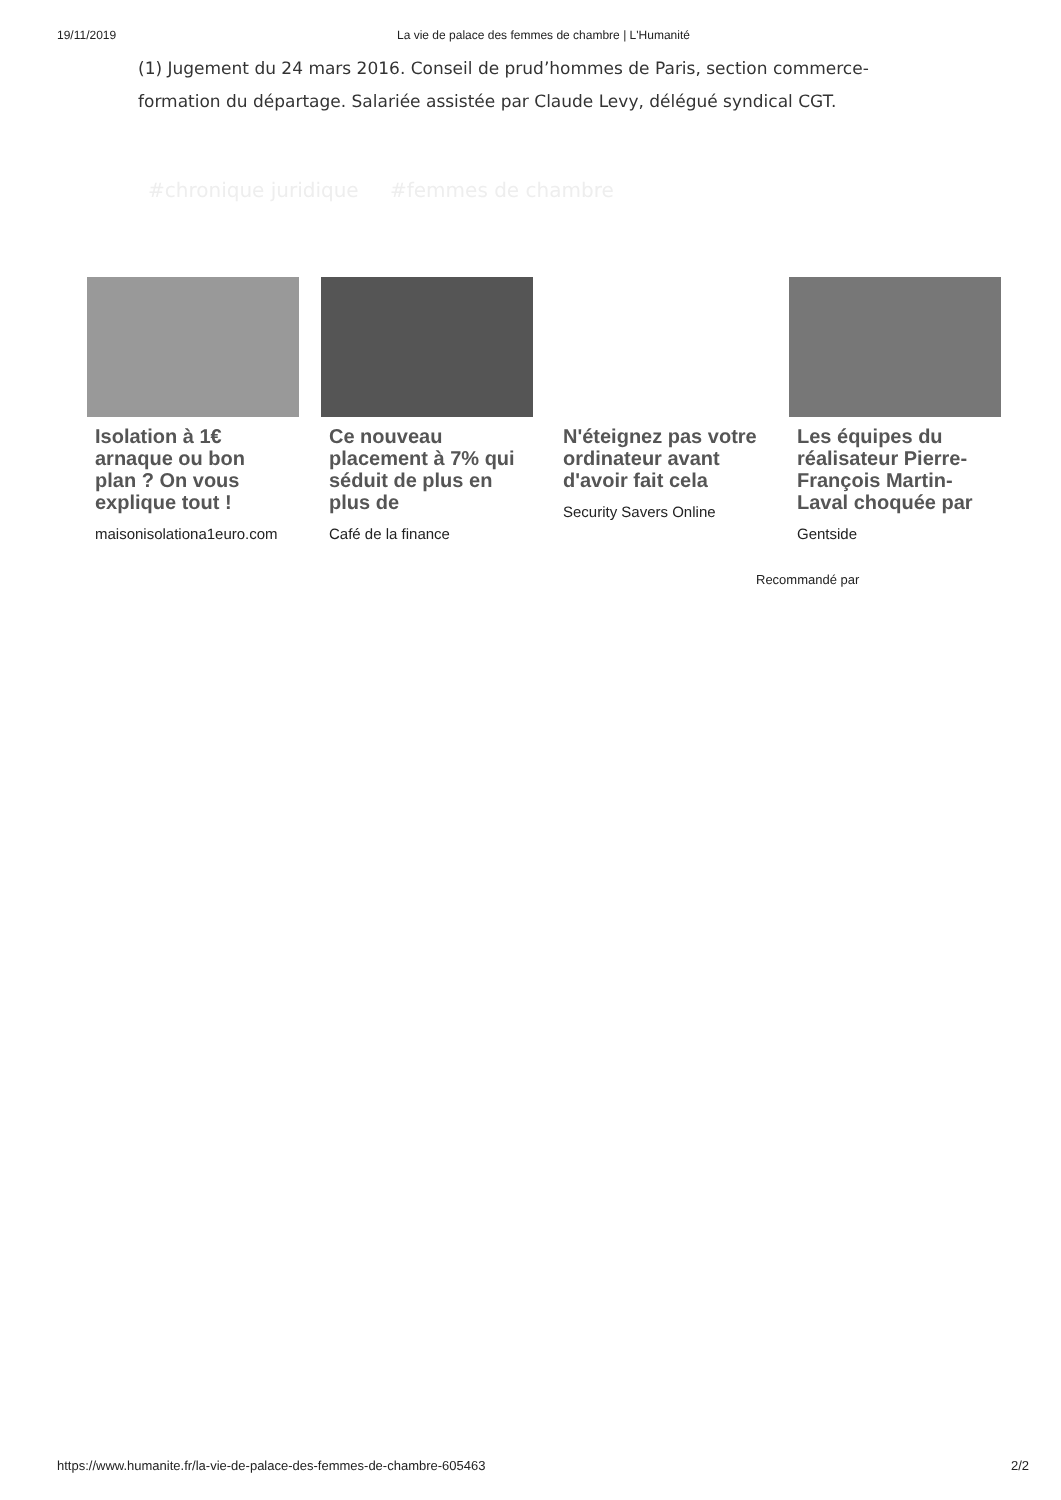19/11/2019 La vie de palace des femmes de chambre | L'Humanité
(1) Jugement du 24 mars 2016. Conseil de prud’hommes de Paris, section commerce-formation du départage. Salariée assistée par Claude Levy, délégué syndical CGT.
#chronique juridique #femmes de chambre
Isolation à 1€ arnaque ou bon plan ? On vous explique tout !
maisonisolationa1euro.com
Ce nouveau placement à 7% qui séduit de plus en plus de
Café de la finance
N'éteignez pas votre ordinateur avant d'avoir fait cela
Security Savers Online
Les équipes du réalisateur Pierre-François Martin-Laval choquée par
Gentside
Recommandé par
https://www.humanite.fr/la-vie-de-palace-des-femmes-de-chambre-605463 2/2